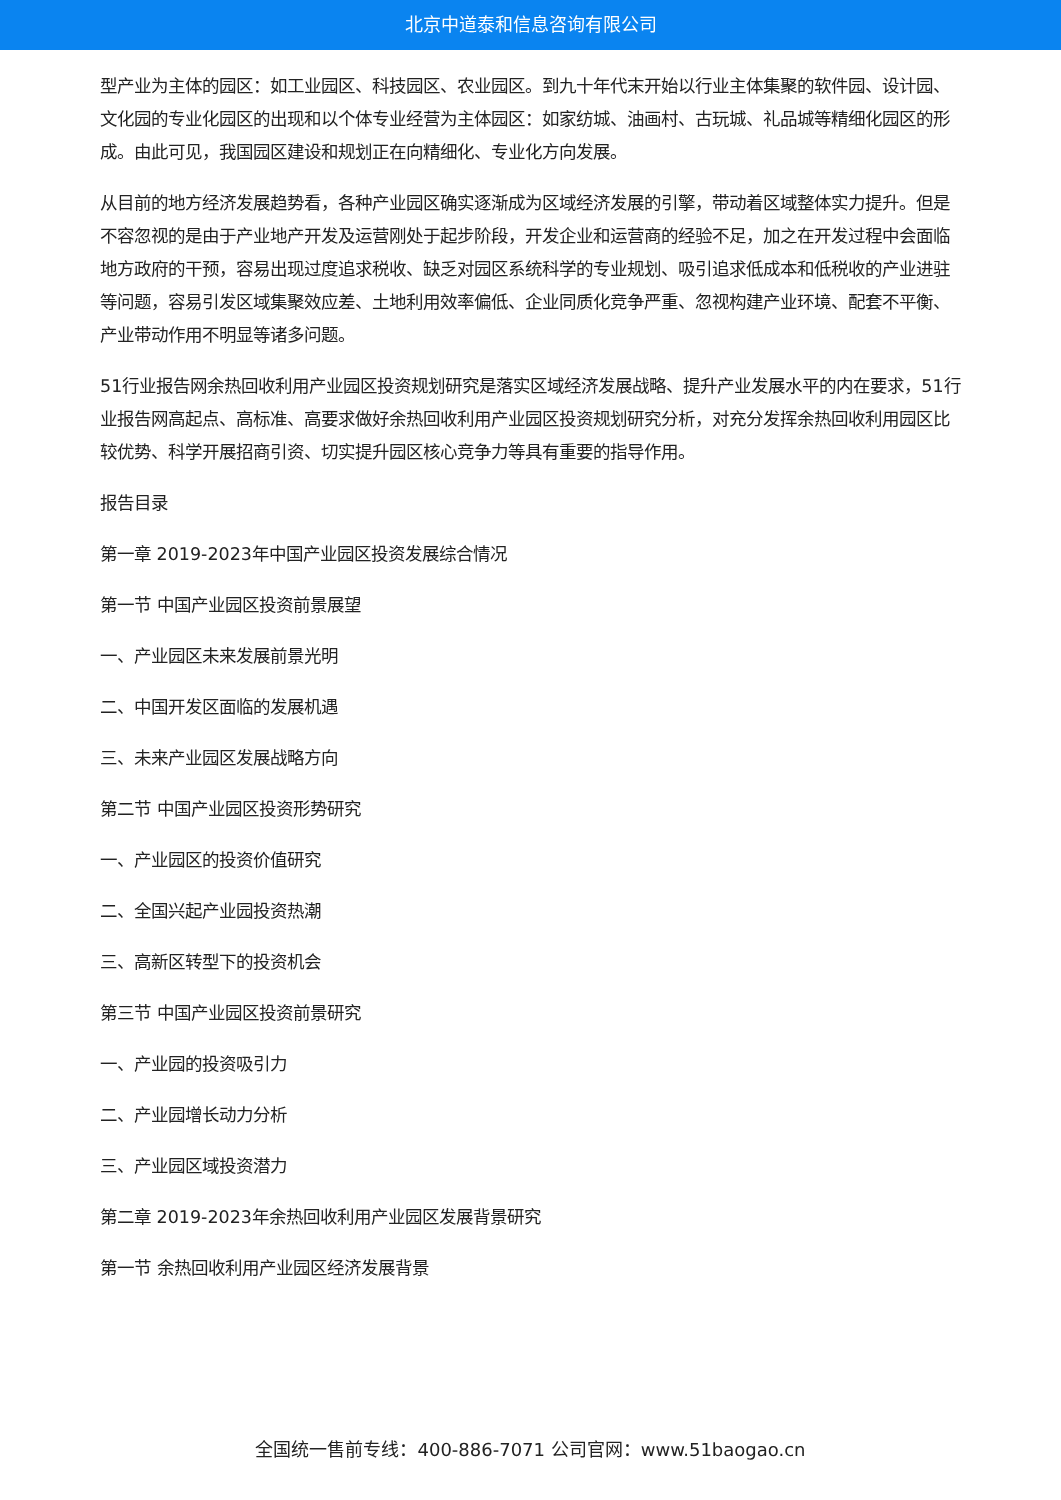北京中道泰和信息咨询有限公司
型产业为主体的园区：如工业园区、科技园区、农业园区。到九十年代末开始以行业主体集聚的软件园、设计园、文化园的专业化园区的出现和以个体专业经营为主体园区：如家纺城、油画村、古玩城、礼品城等精细化园区的形成。由此可见，我国园区建设和规划正在向精细化、专业化方向发展。
从目前的地方经济发展趋势看，各种产业园区确实逐渐成为区域经济发展的引擎，带动着区域整体实力提升。但是不容忽视的是由于产业地产开发及运营刚处于起步阶段，开发企业和运营商的经验不足，加之在开发过程中会面临地方政府的干预，容易出现过度追求税收、缺乏对园区系统科学的专业规划、吸引追求低成本和低税收的产业进驻等问题，容易引发区域集聚效应差、土地利用效率偏低、企业同质化竞争严重、忽视构建产业环境、配套不平衡、产业带动作用不明显等诸多问题。
51行业报告网余热回收利用产业园区投资规划研究是落实区域经济发展战略、提升产业发展水平的内在要求，51行业报告网高起点、高标准、高要求做好余热回收利用产业园区投资规划研究分析，对充分发挥余热回收利用园区比较优势、科学开展招商引资、切实提升园区核心竞争力等具有重要的指导作用。
报告目录
第一章 2019-2023年中国产业园区投资发展综合情况
第一节 中国产业园区投资前景展望
一、产业园区未来发展前景光明
二、中国开发区面临的发展机遇
三、未来产业园区发展战略方向
第二节 中国产业园区投资形势研究
一、产业园区的投资价值研究
二、全国兴起产业园投资热潮
三、高新区转型下的投资机会
第三节 中国产业园区投资前景研究
一、产业园的投资吸引力
二、产业园增长动力分析
三、产业园区域投资潜力
第二章 2019-2023年余热回收利用产业园区发展背景研究
第一节 余热回收利用产业园区经济发展背景
全国统一售前专线：400-886-7071 公司官网：www.51baogao.cn